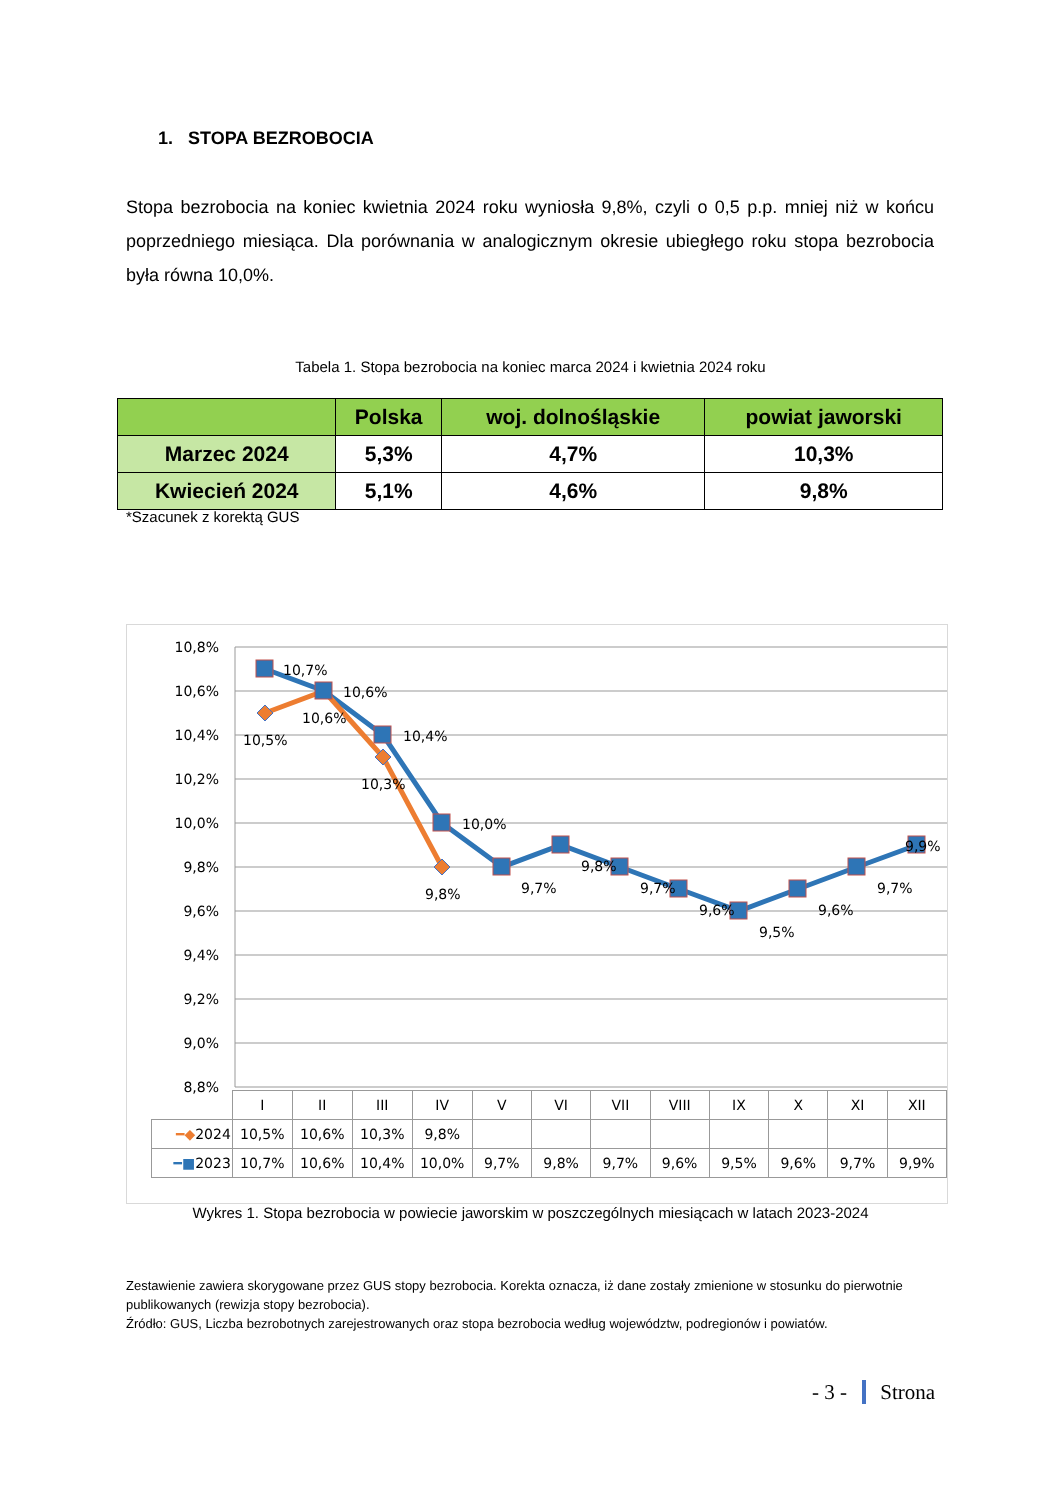1. STOPA BEZROBOCIA
Stopa bezrobocia na koniec kwietnia 2024 roku wyniosła 9,8%, czyli o 0,5 p.p. mniej niż w końcu poprzedniego miesiąca. Dla porównania w analogicznym okresie ubiegłego roku stopa bezrobocia była równa 10,0%.
Tabela 1. Stopa bezrobocia na koniec marca 2024 i kwietnia 2024 roku
| | Polska | woj. dolnośląskie | powiat jaworski |
| --- | --- | --- | --- |
| Marzec 2024 | 5,3% | 4,7% | 10,3% |
| Kwiecień 2024 | 5,1% | 4,6% | 9,8% |
*Szacunek z korektą GUS
10,8%
10,6%
10,4%
10,2%
10,0%
9,8%
9,6%
9,4%
9,2%
9,0%
8,8%
10,7%
10,6%
10,4%
10,0%
9,7%
9,8%
9,7%
9,6%
9,5%
9,6%
9,7%
9,9%
10,5%
10,6%
10,3%
9,8%
| | I | II | III | IV | V | VI | VII | VIII | IX | X | XI | XII |
| ━◆ 2024 | 10,5% | 10,6% | 10,3% | 9,8% | | | | | | | | |
| ━■ 2023 | 10,7% | 10,6% | 10,4% | 10,0% | 9,7% | 9,8% | 9,7% | 9,6% | 9,5% | 9,6% | 9,7% | 9,9% |
Wykres 1. Stopa bezrobocia w powiecie jaworskim w poszczególnych miesiącach w latach 2023-2024
Zestawienie zawiera skorygowane przez GUS stopy bezrobocia. Korekta oznacza, iż dane zostały zmienione w stosunku do pierwotnie publikowanych (rewizja stopy bezrobocia).
Źródło: GUS, Liczba bezrobotnych zarejestrowanych oraz stopa bezrobocia według województw, podregionów i powiatów.
- 3 - Strona